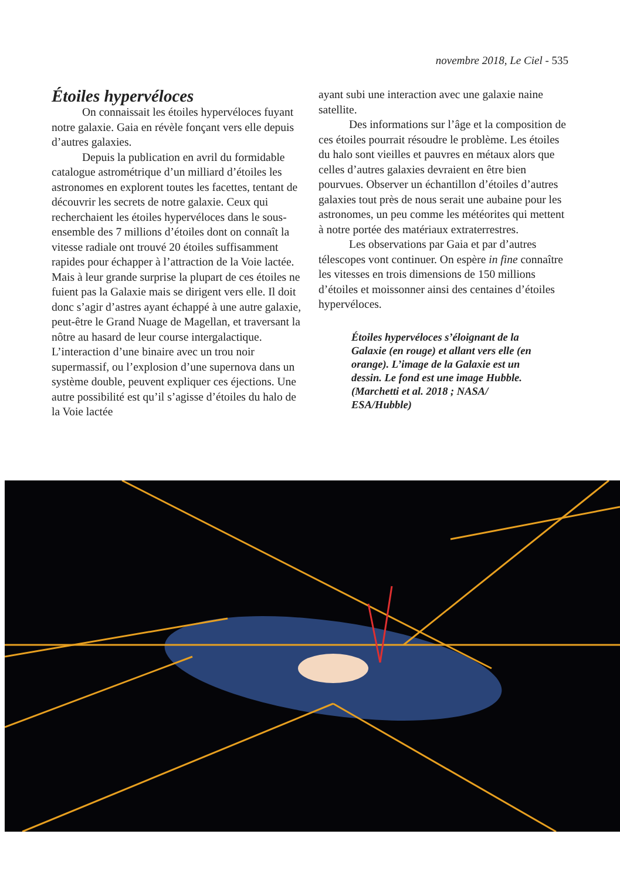novembre 2018, Le Ciel - 535
Étoiles hypervéloces
On connaissait les étoiles hypervéloces fuyant notre galaxie. Gaia en révèle fonçant vers elle depuis d’autres galaxies.
Depuis la publication en avril du formidable catalogue astrométrique d’un milliard d’étoiles les astronomes en explorent toutes les facettes, tentant de découvrir les secrets de notre galaxie. Ceux qui recherchaient les étoiles hypervéloces dans le sous-ensemble des 7 millions d’étoiles dont on connaît la vitesse radiale ont trouvé 20 étoiles suffisamment rapides pour échapper à l’attraction de la Voie lactée. Mais à leur grande surprise la plupart de ces étoiles ne fuient pas la Galaxie mais se dirigent vers elle. Il doit donc s’agir d’astres ayant échappé à une autre galaxie, peut-être le Grand Nuage de Magellan, et traversant la nôtre au hasard de leur course intergalactique. L’interaction d’une binaire avec un trou noir supermassif, ou l’explosion d’une supernova dans un système double, peuvent expliquer ces éjections. Une autre possibilité est qu’il s’agisse d’étoiles du halo de la Voie lactée
ayant subi une interaction avec une galaxie naine satellite.
Des informations sur l’âge et la composition de ces étoiles pourrait résoudre le problème. Les étoiles du halo sont vieilles et pauvres en métaux alors que celles d’autres galaxies devraient en être bien pourvues. Observer un échantillon d’étoiles d’autres galaxies tout près de nous serait une aubaine pour les astronomes, un peu comme les météorites qui mettent à notre portée des matériaux extraterrestres.
Les observations par Gaia et par d’autres télescopes vont continuer. On espère in fine connaître les vitesses en trois dimensions de 150 millions d’étoiles et moissonner ainsi des centaines d’étoiles hypervéloces.
Étoiles hypervéloces s’éloignant de la Galaxie (en rouge) et allant vers elle (en orange). L’image de la Galaxie est un dessin. Le fond est une image Hubble.
(Marchetti et al. 2018 ; NASA/ ESA/Hubble)